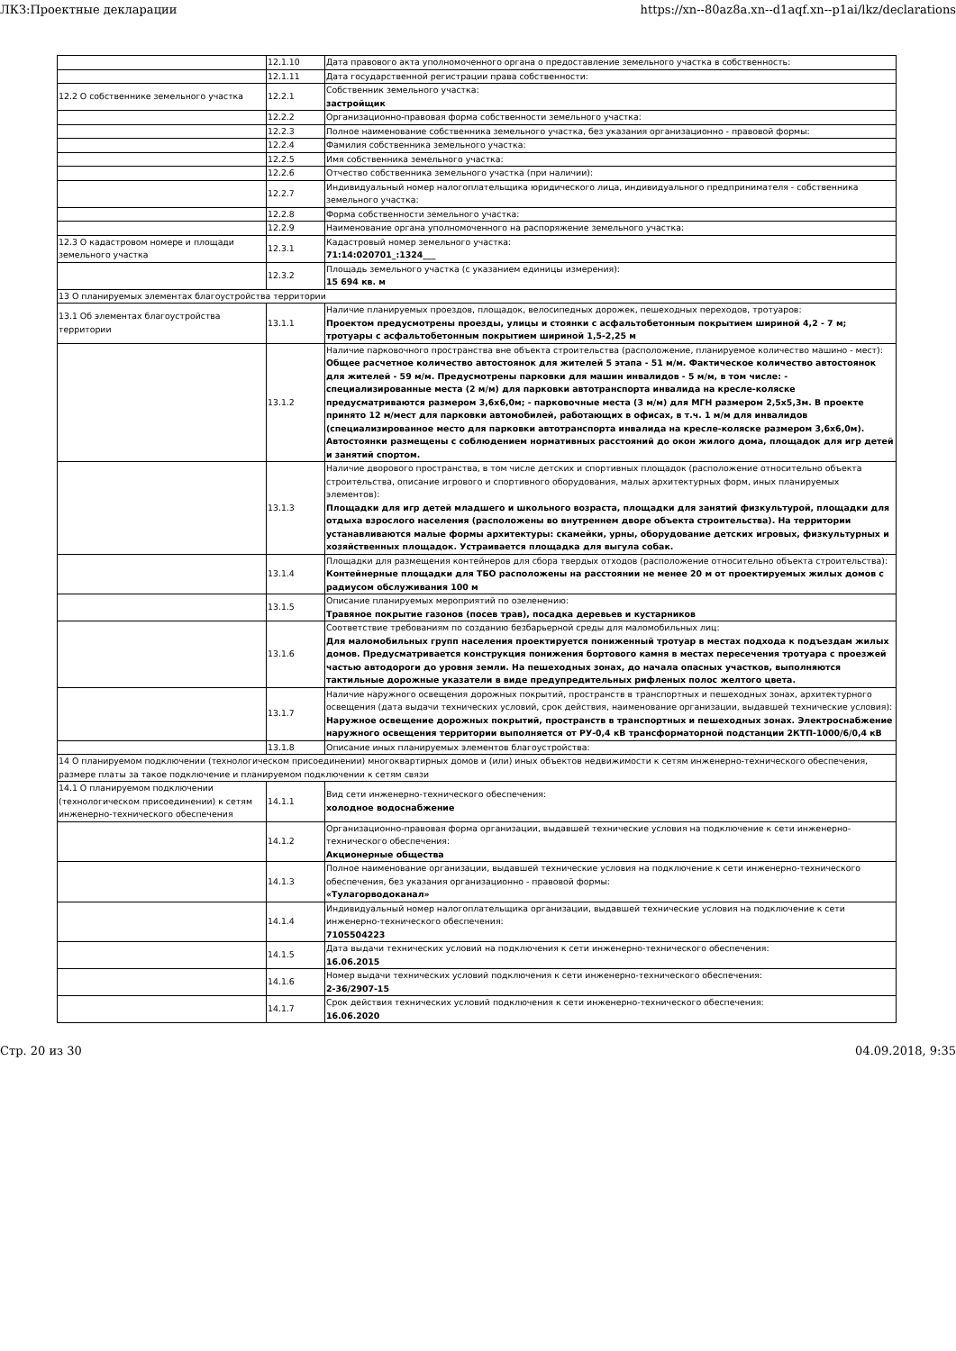ЛКЗ:Проектные декларации https://xn--80az8a.xn--d1aqf.xn--p1ai/lkz/declarations
| | 12.1.10 | Дата правового акта уполномоченного органа о предоставление земельного участка в собственность: |
| | 12.1.11 | Дата государственной регистрации права собственности: |
| 12.2 О собственнике земельного участка | 12.2.1 | Собственник земельного участка: застройщик |
| | 12.2.2 | Организационно-правовая форма собственности земельного участка: |
| | 12.2.3 | Полное наименование собственника земельного участка, без указания организационно - правовой формы: |
| | 12.2.4 | Фамилия собственника земельного участка: |
| | 12.2.5 | Имя собственника земельного участка: |
| | 12.2.6 | Отчество собственника земельного участка (при наличии): |
| | 12.2.7 | Индивидуальный номер налогоплательщика юридического лица, индивидуального предпринимателя - собственника земельного участка: |
| | 12.2.8 | Форма собственности земельного участка: |
| | 12.2.9 | Наименование органа уполномоченного на распоряжение земельного участка: |
| 12.3 О кадастровом номере и площади земельного участка | 12.3.1 | Кадастровый номер земельного участка: 71:14:020701_:1324___ |
| | 12.3.2 | Площадь земельного участка (с указанием единицы измерения): 15 694 кв. м |
| 13 О планируемых элементах благоустройства территории | | |
| 13.1 Об элементах благоустройства территории | 13.1.1 | Наличие планируемых проездов, площадок, велосипедных дорожек, пешеходных переходов, тротуаров: Проектом предусмотрены проезды, улицы и стоянки с асфальтобетонным покрытием шириной 4,2 - 7 м; тротуары с асфальтобетонным покрытием шириной 1,5-2,25 м |
| | 13.1.2 | Наличие парковочного пространства вне объекта строительства (расположение, планируемое количество машино - мест): Общее расчетное количество автостоянок для жителей 5 этапа - 51 м/м. Фактическое количество автостоянок для жителей - 59 м/м. Предусмотрены парковки для машин инвалидов - 5 м/м, в том числе: - специализированные места (2 м/м) для парковки автотранспорта инвалида на кресле-коляске предусматриваются размером 3,6х6,0м; - парковочные места (3 м/м) для МГН размером 2,5х5,3м. В проекте принято 12 м/мест для парковки автомобилей, работающих в офисах, в т.ч. 1 м/м для инвалидов (специализированное место для парковки автотранспорта инвалида на кресле-коляске размером 3,6х6,0м). Автостоянки размещены с соблюдением нормативных расстояний до окон жилого дома, площадок для игр детей и занятий спортом. |
| | 13.1.3 | Наличие дворового пространства, в том числе детских и спортивных площадок (расположение относительно объекта строительства, описание игрового и спортивного оборудования, малых архитектурных форм, иных планируемых элементов): Площадки для игр детей младшего и школьного возраста, площадки для занятий физкультурой, площадки для отдыха взрослого населения (расположены во внутреннем дворе объекта строительства). На территории устанавливаются малые формы архитектуры: скамейки, урны, оборудование детских игровых, физкультурных и хозяйственных площадок. Устраивается площадка для выгула собак. |
| | 13.1.4 | Площадки для размещения контейнеров для сбора твердых отходов (расположение относительно объекта строительства): Контейнерные площадки для ТБО расположены на расстоянии не менее 20 м от проектируемых жилых домов с радиусом обслуживания 100 м |
| | 13.1.5 | Описание планируемых мероприятий по озеленению: Травяное покрытие газонов (посев трав), посадка деревьев и кустарников |
| | 13.1.6 | Соответствие требованиям по созданию безбарьерной среды для маломобильных лиц: Для маломобильных групп населения проектируется пониженный тротуар в местах подхода к подъездам жилых домов. Предусматривается конструкция понижения бортового камня в местах пересечения тротуара с проезжей частью автодороги до уровня земли. На пешеходных зонах, до начала опасных участков, выполняются тактильные дорожные указатели в виде предупредительных рифленых полос желтого цвета. |
| | 13.1.7 | Наличие наружного освещения дорожных покрытий, пространств в транспортных и пешеходных зонах, архитектурного освещения (дата выдачи технических условий, срок действия, наименование организации, выдавшей технические условия): Наружное освещение дорожных покрытий, пространств в транспортных и пешеходных зонах. Электроснабжение наружного освещения территории выполняется от РУ-0,4 кВ трансформаторной подстанции 2КТП-1000/6/0,4 кВ |
| | 13.1.8 | Описание иных планируемых элементов благоустройства: |
| 14 О планируемом подключении (технологическом присоединении) многоквартирных домов и (или) иных объектов недвижимости к сетям инженерно-технического обеспечения, размере платы за такое подключение и планируемом подключении к сетям связи | | |
| 14.1 О планируемом подключении (технологическом присоединении) к сетям инженерно-технического обеспечения | 14.1.1 | Вид сети инженерно-технического обеспечения: холодное водоснабжение |
| | 14.1.2 | Организационно-правовая форма организации, выдавшей технические условия на подключение к сети инженерно-технического обеспечения: Акционерные общества |
| | 14.1.3 | Полное наименование организации, выдавшей технические условия на подключение к сети инженерно-технического обеспечения, без указания организационно - правовой формы: «Тулагорводоканал» |
| | 14.1.4 | Индивидуальный номер налогоплательщика организации, выдавшей технические условия на подключение к сети инженерно-технического обеспечения: 7105504223 |
| | 14.1.5 | Дата выдачи технических условий на подключения к сети инженерно-технического обеспечения: 16.06.2015 |
| | 14.1.6 | Номер выдачи технических условий подключения к сети инженерно-технического обеспечения: 2-36/2907-15 |
| | 14.1.7 | Срок действия технических условий подключения к сети инженерно-технического обеспечения: 16.06.2020 |
Стр. 20 из 30 04.09.2018, 9:35